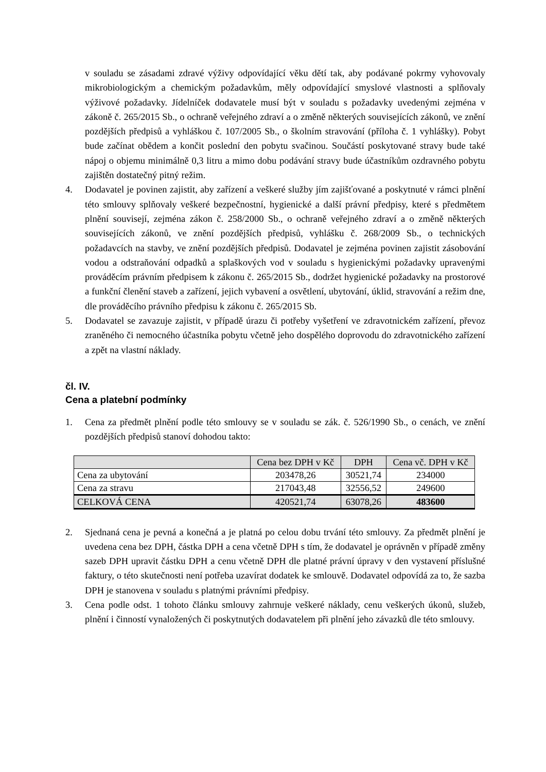v souladu se zásadami zdravé výživy odpovídající věku dětí tak, aby podávané pokrmy vyhovovaly mikrobiologickým a chemickým požadavkům, měly odpovídající smyslové vlastnosti a splňovaly výživové požadavky. Jídelníček dodavatele musí být v souladu s požadavky uvedenými zejména v zákoně č. 265/2015 Sb., o ochraně veřejného zdraví a o změně některých souvisejících zákonů, ve znění pozdějších předpisů a vyhláškou č. 107/2005 Sb., o školním stravování (příloha č. 1 vyhlášky). Pobyt bude začínat obědem a končit poslední den pobytu svačinou. Součástí poskytované stravy bude také nápoj o objemu minimálně 0,3 litru a mimo dobu podávání stravy bude účastníkům ozdravného pobytu zajištěn dostatečný pitný režim.
4. Dodavatel je povinen zajistit, aby zařízení a veškeré služby jím zajišťované a poskytnuté v rámci plnění této smlouvy splňovaly veškeré bezpečnostní, hygienické a další právní předpisy, které s předmětem plnění souvisejí, zejména zákon č. 258/2000 Sb., o ochraně veřejného zdraví a o změně některých souvisejících zákonů, ve znění pozdějších předpisů, vyhlášku č. 268/2009 Sb., o technických požadavcích na stavby, ve znění pozdějších předpisů. Dodavatel je zejména povinen zajistit zásobování vodou a odstraňování odpadků a splaškových vod v souladu s hygienickými požadavky upravenými prováděcím právním předpisem k zákonu č. 265/2015 Sb., dodržet hygienické požadavky na prostorové a funkční členění staveb a zařízení, jejich vybavení a osvětlení, ubytování, úklid, stravování a režim dne, dle prováděcího právního předpisu k zákonu č. 265/2015 Sb.
5. Dodavatel se zavazuje zajistit, v případě úrazu či potřeby vyšetření ve zdravotnickém zařízení, převoz zraněného či nemocného účastníka pobytu včetně jeho dospělého doprovodu do zdravotnického zařízení a zpět na vlastní náklady.
čl. IV.
Cena a platební podmínky
1. Cena za předmět plnění podle této smlouvy se v souladu se zák. č. 526/1990 Sb., o cenách, ve znění pozdějších předpisů stanoví dohodou takto:
| | Cena bez DPH v Kč | DPH | Cena vč. DPH v Kč |
| --- | --- | --- | --- |
| Cena za ubytování | 203478,26 | 30521,74 | 234000 |
| Cena za stravu | 217043,48 | 32556,52 | 249600 |
| CELKOVÁ CENA | 420521,74 | 63078,26 | 483600 |
2. Sjednaná cena je pevná a konečná a je platná po celou dobu trvání této smlouvy. Za předmět plnění je uvedena cena bez DPH, částka DPH a cena včetně DPH s tím, že dodavatel je oprávněn v případě změny sazeb DPH upravit částku DPH a cenu včetně DPH dle platné právní úpravy v den vystavení příslušné faktury, o této skutečnosti není potřeba uzavírat dodatek ke smlouvě. Dodavatel odpovídá za to, že sazba DPH je stanovena v souladu s platnými právními předpisy.
3. Cena podle odst. 1 tohoto článku smlouvy zahrnuje veškeré náklady, cenu veškerých úkonů, služeb, plnění i činností vynaložených či poskytnutých dodavatelem při plnění jeho závazků dle této smlouvy.